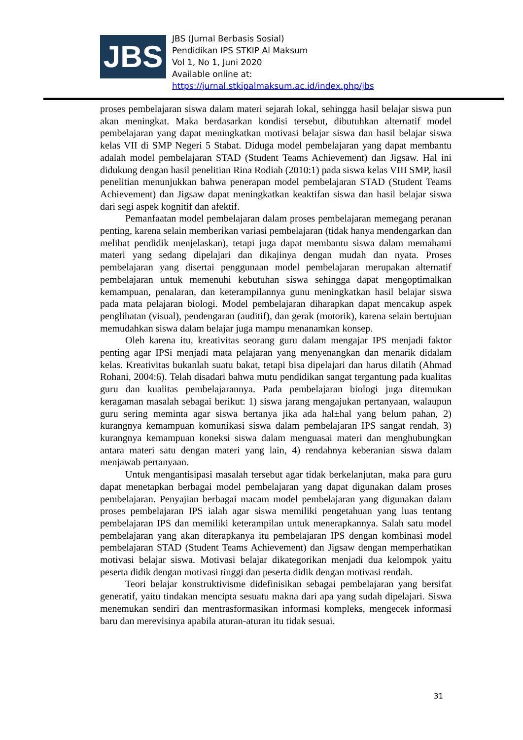JBS
JBS (Jurnal Berbasis Sosial)
Pendidikan IPS STKIP Al Maksum
Vol 1, No 1, Juni 2020
Available online at:
https://jurnal.stkipalmaksum.ac.id/index.php/jbs
proses pembelajaran siswa dalam materi sejarah lokal, sehingga hasil belajar siswa pun akan meningkat. Maka berdasarkan kondisi tersebut, dibutuhkan alternatif model pembelajaran yang dapat meningkatkan motivasi belajar siswa dan hasil belajar siswa kelas VII di SMP Negeri 5 Stabat. Diduga model pembelajaran yang dapat membantu adalah model pembelajaran STAD (Student Teams Achievement) dan Jigsaw. Hal ini didukung dengan hasil penelitian Rina Rodiah (2010:1) pada siswa kelas VIII SMP, hasil penelitian menunjukkan bahwa penerapan model pembelajaran STAD (Student Teams Achievement) dan Jigsaw dapat meningkatkan keaktifan siswa dan hasil belajar siswa dari segi aspek kognitif dan afektif.
Pemanfaatan model pembelajaran dalam proses pembelajaran memegang peranan penting, karena selain memberikan variasi pembelajaran (tidak hanya mendengarkan dan melihat pendidik menjelaskan), tetapi juga dapat membantu siswa dalam memahami materi yang sedang dipelajari dan dikajinya dengan mudah dan nyata. Proses pembelajaran yang disertai penggunaan model pembelajaran merupakan alternatif pembelajaran untuk memenuhi kebutuhan siswa sehingga dapat mengoptimalkan kemampuan, penalaran, dan keterampilannya gunu meningkatkan hasil belajar siswa pada mata pelajaran biologi. Model pembelajaran diharapkan dapat mencakup aspek penglihatan (visual), pendengaran (auditif), dan gerak (motorik), karena selain bertujuan memudahkan siswa dalam belajar juga mampu menanamkan konsep.
Oleh karena itu, kreativitas seorang guru dalam mengajar IPS menjadi faktor penting agar IPSi menjadi mata pelajaran yang menyenangkan dan menarik didalam kelas. Kreativitas bukanlah suatu bakat, tetapi bisa dipelajari dan harus dilatih (Ahmad Rohani, 2004:6). Telah disadari bahwa mutu pendidikan sangat tergantung pada kualitas guru dan kualitas pembelajarannya. Pada pembelajaran biologi juga ditemukan keragaman masalah sebagai berikut: 1) siswa jarang mengajukan pertanyaan, walaupun guru sering meminta agar siswa bertanya jika ada hal±hal yang belum pahan, 2) kurangnya kemampuan komunikasi siswa dalam pembelajaran IPS sangat rendah, 3) kurangnya kemampuan koneksi siswa dalam menguasai materi dan menghubungkan antara materi satu dengan materi yang lain, 4) rendahnya keberanian siswa dalam menjawab pertanyaan.
Untuk mengantisipasi masalah tersebut agar tidak berkelanjutan, maka para guru dapat menetapkan berbagai model pembelajaran yang dapat digunakan dalam proses pembelajaran. Penyajian berbagai macam model pembelajaran yang digunakan dalam proses pembelajaran IPS ialah agar siswa memiliki pengetahuan yang luas tentang pembelajaran IPS dan memiliki keterampilan untuk menerapkannya. Salah satu model pembelajaran yang akan diterapkanya itu pembelajaran IPS dengan kombinasi model pembelajaran STAD (Student Teams Achievement) dan Jigsaw dengan memperhatikan motivasi belajar siswa. Motivasi belajar dikategorikan menjadi dua kelompok yaitu peserta didik dengan motivasi tinggi dan peserta didik dengan motivasi rendah.
Teori belajar konstruktivisme didefinisikan sebagai pembelajaran yang bersifat generatif, yaitu tindakan mencipta sesuatu makna dari apa yang sudah dipelajari. Siswa menemukan sendiri dan mentrasformasikan informasi kompleks, mengecek informasi baru dan merevisinya apabila aturan-aturan itu tidak sesuai.
31